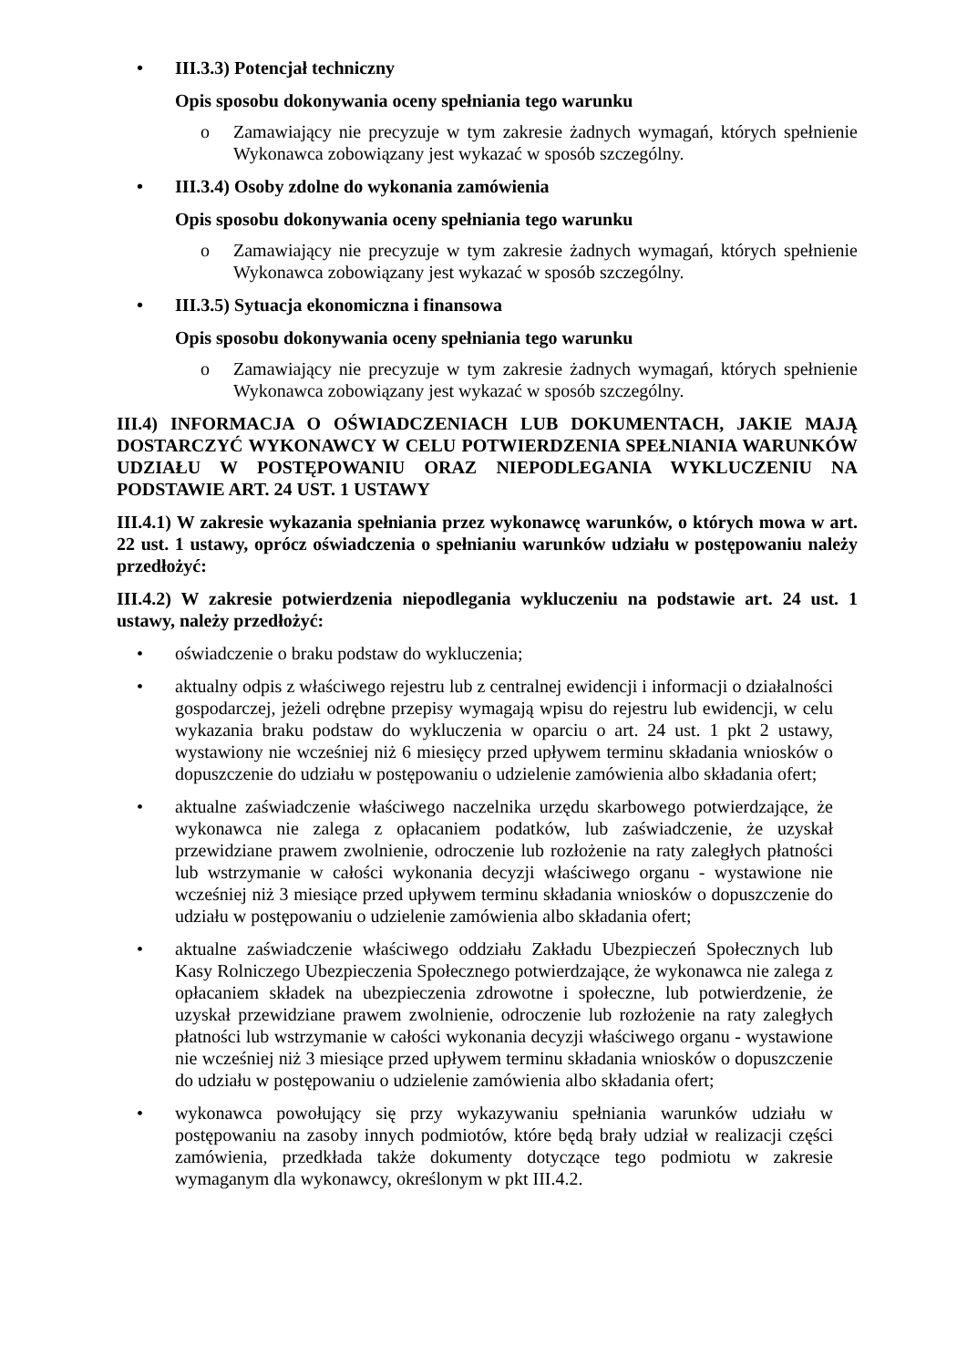• III.3.3) Potencjał techniczny
Opis sposobu dokonywania oceny spełniania tego warunku
o Zamawiający nie precyzuje w tym zakresie żadnych wymagań, których spełnienie Wykonawca zobowiązany jest wykazać w sposób szczególny.
• III.3.4) Osoby zdolne do wykonania zamówienia
Opis sposobu dokonywania oceny spełniania tego warunku
o Zamawiający nie precyzuje w tym zakresie żadnych wymagań, których spełnienie Wykonawca zobowiązany jest wykazać w sposób szczególny.
• III.3.5) Sytuacja ekonomiczna i finansowa
Opis sposobu dokonywania oceny spełniania tego warunku
o Zamawiający nie precyzuje w tym zakresie żadnych wymagań, których spełnienie Wykonawca zobowiązany jest wykazać w sposób szczególny.
III.4) INFORMACJA O OŚWIADCZENIACH LUB DOKUMENTACH, JAKIE MAJĄ DOSTARCZYĆ WYKONAWCY W CELU POTWIERDZENIA SPEŁNIANIA WARUNKÓW UDZIAŁU W POSTĘPOWANIU ORAZ NIEPODLEGANIA WYKLUCZENIU NA PODSTAWIE ART. 24 UST. 1 USTAWY
III.4.1) W zakresie wykazania spełniania przez wykonawcę warunków, o których mowa w art. 22 ust. 1 ustawy, oprócz oświadczenia o spełnianiu warunków udziału w postępowaniu należy przedłożyć:
III.4.2) W zakresie potwierdzenia niepodlegania wykluczeniu na podstawie art. 24 ust. 1 ustawy, należy przedłożyć:
• oświadczenie o braku podstaw do wykluczenia;
• aktualny odpis z właściwego rejestru lub z centralnej ewidencji i informacji o działalności gospodarczej, jeżeli odrębne przepisy wymagają wpisu do rejestru lub ewidencji, w celu wykazania braku podstaw do wykluczenia w oparciu o art. 24 ust. 1 pkt 2 ustawy, wystawiony nie wcześniej niż 6 miesięcy przed upływem terminu składania wniosków o dopuszczenie do udziału w postępowaniu o udzielenie zamówienia albo składania ofert;
• aktualne zaświadczenie właściwego naczelnika urzędu skarbowego potwierdzające, że wykonawca nie zalega z opłacaniem podatków, lub zaświadczenie, że uzyskał przewidziane prawem zwolnienie, odroczenie lub rozłożenie na raty zaległych płatności lub wstrzymanie w całości wykonania decyzji właściwego organu - wystawione nie wcześniej niż 3 miesiące przed upływem terminu składania wniosków o dopuszczenie do udziału w postępowaniu o udzielenie zamówienia albo składania ofert;
• aktualne zaświadczenie właściwego oddziału Zakładu Ubezpieczeń Społecznych lub Kasy Rolniczego Ubezpieczenia Społecznego potwierdzające, że wykonawca nie zalega z opłacaniem składek na ubezpieczenia zdrowotne i społeczne, lub potwierdzenie, że uzyskał przewidziane prawem zwolnienie, odroczenie lub rozłożenie na raty zaległych płatności lub wstrzymanie w całości wykonania decyzji właściwego organu - wystawione nie wcześniej niż 3 miesiące przed upływem terminu składania wniosków o dopuszczenie do udziału w postępowaniu o udzielenie zamówienia albo składania ofert;
• wykonawca powołujący się przy wykazywaniu spełniania warunków udziału w postępowaniu na zasoby innych podmiotów, które będą brały udział w realizacji części zamówienia, przedkłada także dokumenty dotyczące tego podmiotu w zakresie wymaganym dla wykonawcy, określonym w pkt III.4.2.